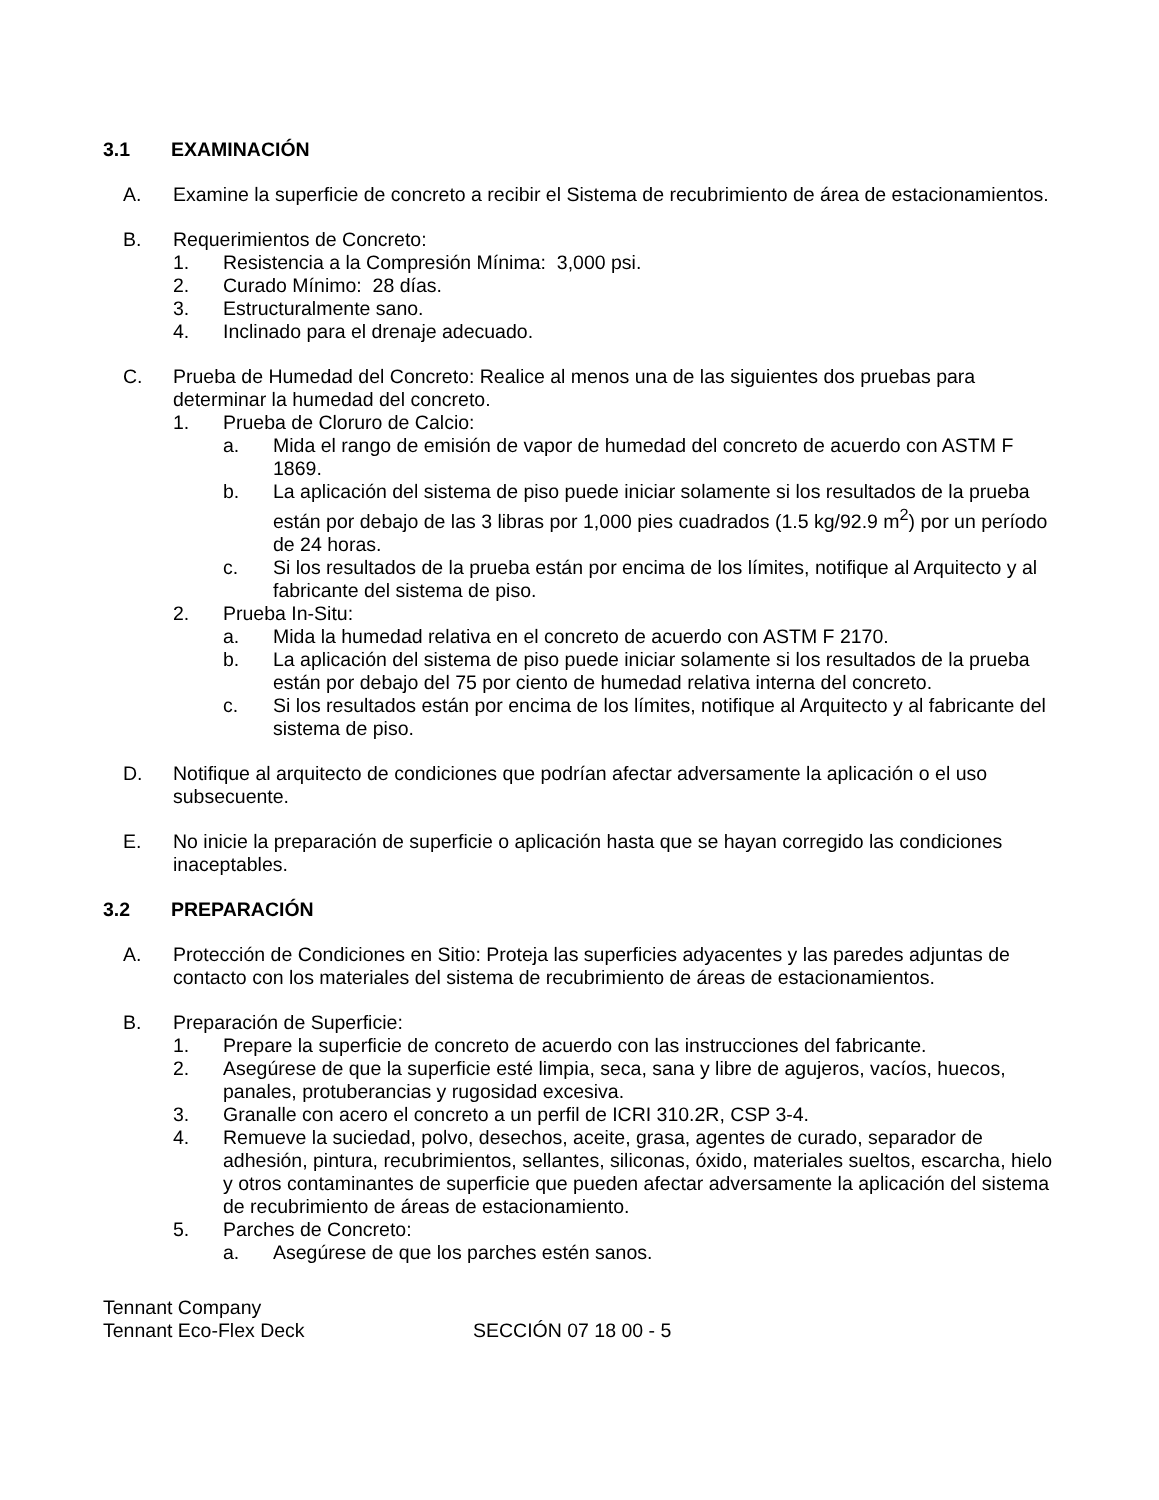3.1 EXAMINACIÓN
A. Examine la superficie de concreto a recibir el Sistema de recubrimiento de área de estacionamientos.
B. Requerimientos de Concreto:
1. Resistencia a la Compresión Mínima: 3,000 psi.
2. Curado Mínimo: 28 días.
3. Estructuralmente sano.
4. Inclinado para el drenaje adecuado.
C. Prueba de Humedad del Concreto: Realice al menos una de las siguientes dos pruebas para determinar la humedad del concreto.
1. Prueba de Cloruro de Calcio:
a. Mida el rango de emisión de vapor de humedad del concreto de acuerdo con ASTM F 1869.
b. La aplicación del sistema de piso puede iniciar solamente si los resultados de la prueba están por debajo de las 3 libras por 1,000 pies cuadrados (1.5 kg/92.9 m<sup>2</sup>) por un período de 24 horas.
c. Si los resultados de la prueba están por encima de los límites, notifique al Arquitecto y al fabricante del sistema de piso.
2. Prueba In-Situ:
a. Mida la humedad relativa en el concreto de acuerdo con ASTM F 2170.
b. La aplicación del sistema de piso puede iniciar solamente si los resultados de la prueba están por debajo del 75 por ciento de humedad relativa interna del concreto.
c. Si los resultados están por encima de los límites, notifique al Arquitecto y al fabricante del sistema de piso.
D. Notifique al arquitecto de condiciones que podrían afectar adversamente la aplicación o el uso subsecuente.
E. No inicie la preparación de superficie o aplicación hasta que se hayan corregido las condiciones inaceptables.
3.2 PREPARACIÓN
A. Protección de Condiciones en Sitio: Proteja las superficies adyacentes y las paredes adjuntas de contacto con los materiales del sistema de recubrimiento de áreas de estacionamientos.
B. Preparación de Superficie:
1. Prepare la superficie de concreto de acuerdo con las instrucciones del fabricante.
2. Asegúrese de que la superficie esté limpia, seca, sana y libre de agujeros, vacíos, huecos, panales, protuberancias y rugosidad excesiva.
3. Granalle con acero el concreto a un perfil de ICRI 310.2R, CSP 3-4.
4. Remueve la suciedad, polvo, desechos, aceite, grasa, agentes de curado, separador de adhesión, pintura, recubrimientos, sellantes, siliconas, óxido, materiales sueltos, escarcha, hielo y otros contaminantes de superficie que pueden afectar adversamente la aplicación del sistema de recubrimiento de áreas de estacionamiento.
5. Parches de Concreto:
a. Asegúrese de que los parches estén sanos.
Tennant Company
Tennant Eco-Flex Deck SECCIÓN 07 18 00 - 5